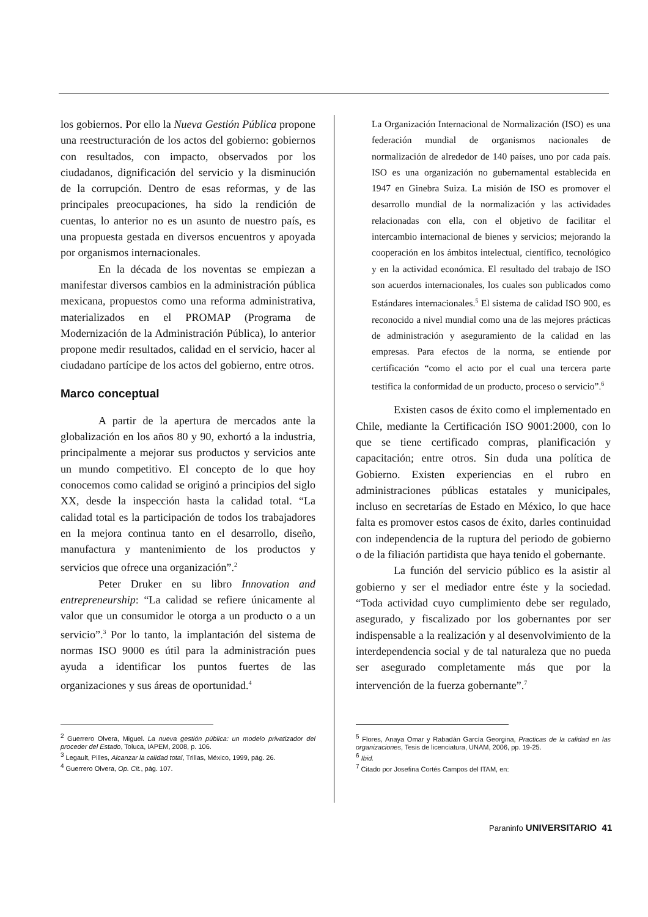los gobiernos. Por ello la Nueva Gestión Pública propone una reestructuración de los actos del gobierno: gobiernos con resultados, con impacto, observados por los ciudadanos, dignificación del servicio y la disminución de la corrupción. Dentro de esas reformas, y de las principales preocupaciones, ha sido la rendición de cuentas, lo anterior no es un asunto de nuestro país, es una propuesta gestada en diversos encuentros y apoyada por organismos internacionales.
En la década de los noventas se empiezan a manifestar diversos cambios en la administración pública mexicana, propuestos como una reforma administrativa, materializados en el PROMAP (Programa de Modernización de la Administración Pública), lo anterior propone medir resultados, calidad en el servicio, hacer al ciudadano partícipe de los actos del gobierno, entre otros.
Marco conceptual
A partir de la apertura de mercados ante la globalización en los años 80 y 90, exhortó a la industria, principalmente a mejorar sus productos y servicios ante un mundo competitivo. El concepto de lo que hoy conocemos como calidad se originó a principios del siglo XX, desde la inspección hasta la calidad total. “La calidad total es la participación de todos los trabajadores en la mejora continua tanto en el desarrollo, diseño, manufactura y mantenimiento de los productos y servicios que ofrece una organización”.<sup>2</sup>
Peter Druker en su libro Innovation and entrepreneurship: “La calidad se refiere únicamente al valor que un consumidor le otorga a un producto o a un servicio”.<sup>3</sup> Por lo tanto, la implantación del sistema de normas ISO 9000 es útil para la administración pues ayuda a identificar los puntos fuertes de las organizaciones y sus áreas de oportunidad.<sup>4</sup>
<sup>2</sup> Guerrero Olvera, Miguel. La nueva gestión pública: un modelo privatizador del proceder del Estado, Toluca, IAPEM, 2008, p. 106.
<sup>3</sup> Legault, Pilles, Alcanzar la calidad total, Trillas, México, 1999, pág. 26.
<sup>4</sup> Guerrero Olvera, Op. Cit., pág. 107.
La Organización Internacional de Normalización (ISO) es una federación mundial de organismos nacionales de normalización de alrededor de 140 países, uno por cada país. ISO es una organización no gubernamental establecida en 1947 en Ginebra Suiza. La misión de ISO es promover el desarrollo mundial de la normalización y las actividades relacionadas con ella, con el objetivo de facilitar el intercambio internacional de bienes y servicios; mejorando la cooperación en los ámbitos intelectual, científico, tecnológico y en la actividad económica. El resultado del trabajo de ISO son acuerdos internacionales, los cuales son publicados como Estándares internacionales.<sup>5</sup> El sistema de calidad ISO 900, es reconocido a nivel mundial como una de las mejores prácticas de administración y aseguramiento de la calidad en las empresas. Para efectos de la norma, se entiende por certificación “como el acto por el cual una tercera parte testifica la conformidad de un producto, proceso o servicio”.<sup>6</sup>
Existen casos de éxito como el implementado en Chile, mediante la Certificación ISO 9001:2000, con lo que se tiene certificado compras, planificación y capacitación; entre otros. Sin duda una política de Gobierno. Existen experiencias en el rubro en administraciones públicas estatales y municipales, incluso en secretarías de Estado en México, lo que hace falta es promover estos casos de éxito, darles continuidad con independencia de la ruptura del periodo de gobierno o de la filiación partidista que haya tenido el gobernante.
La función del servicio público es la asistir al gobierno y ser el mediador entre éste y la sociedad. “Toda actividad cuyo cumplimiento debe ser regulado, asegurado, y fiscalizado por los gobernantes por ser indispensable a la realización y al desenvolvimiento de la interdependencia social y de tal naturaleza que no pueda ser asegurado completamente más que por la intervención de la fuerza gobernante”.<sup>7</sup>
<sup>5</sup> Flores, Anaya Omar y Rabadán García Georgina, Practicas de la calidad en las organizaciones, Tesis de licenciatura, UNAM, 2006, pp. 19-25.
<sup>6</sup> Ibid.
<sup>7</sup> Citado por Josefina Cortés Campos del ITAM, en:
Paraninfo UNIVERSITARIO 41